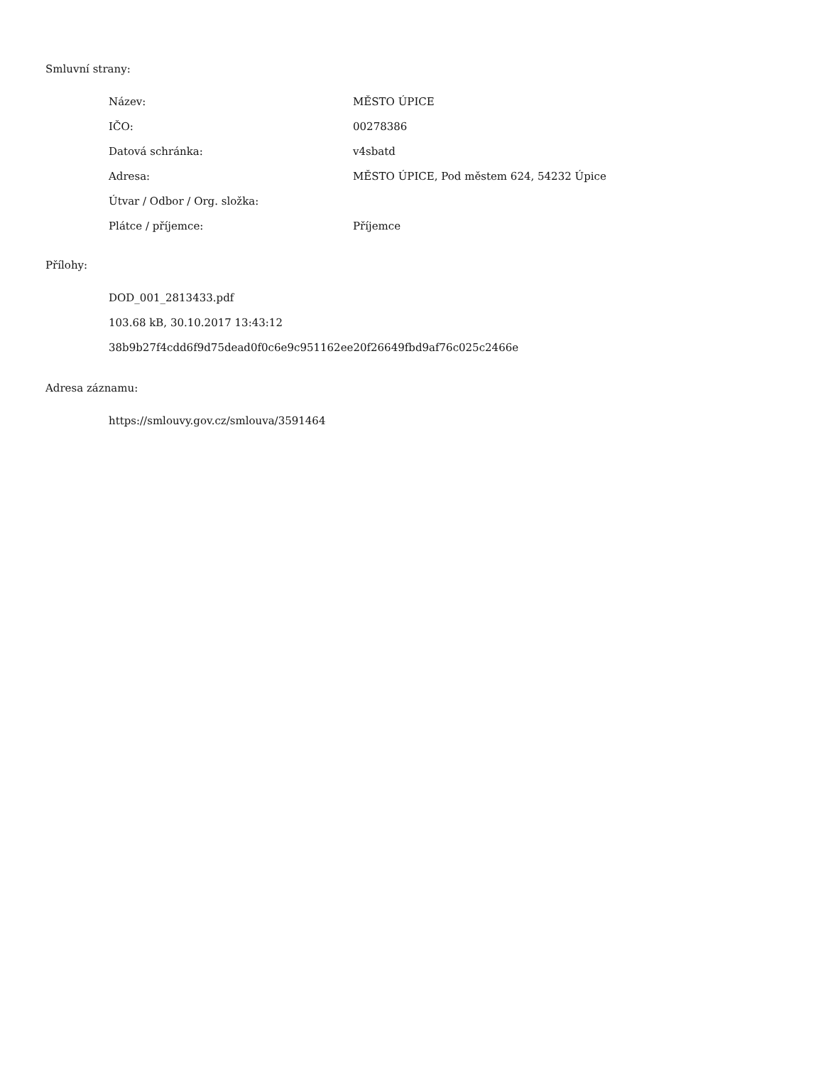Smluvní strany:
| Název: | MĚSTO ÚPICE |
| IČO: | 00278386 |
| Datová schránka: | v4sbatd |
| Adresa: | MĚSTO ÚPICE, Pod městem 624, 54232 Úpice |
| Útvar / Odbor / Org. složka: | |
| Plátce / příjemce: | Příjemce |
Přílohy:
DOD_001_2813433.pdf
103.68 kB, 30.10.2017 13:43:12
38b9b27f4cdd6f9d75dead0f0c6e9c951162ee20f26649fbd9af76c025c2466e
Adresa záznamu:
https://smlouvy.gov.cz/smlouva/3591464